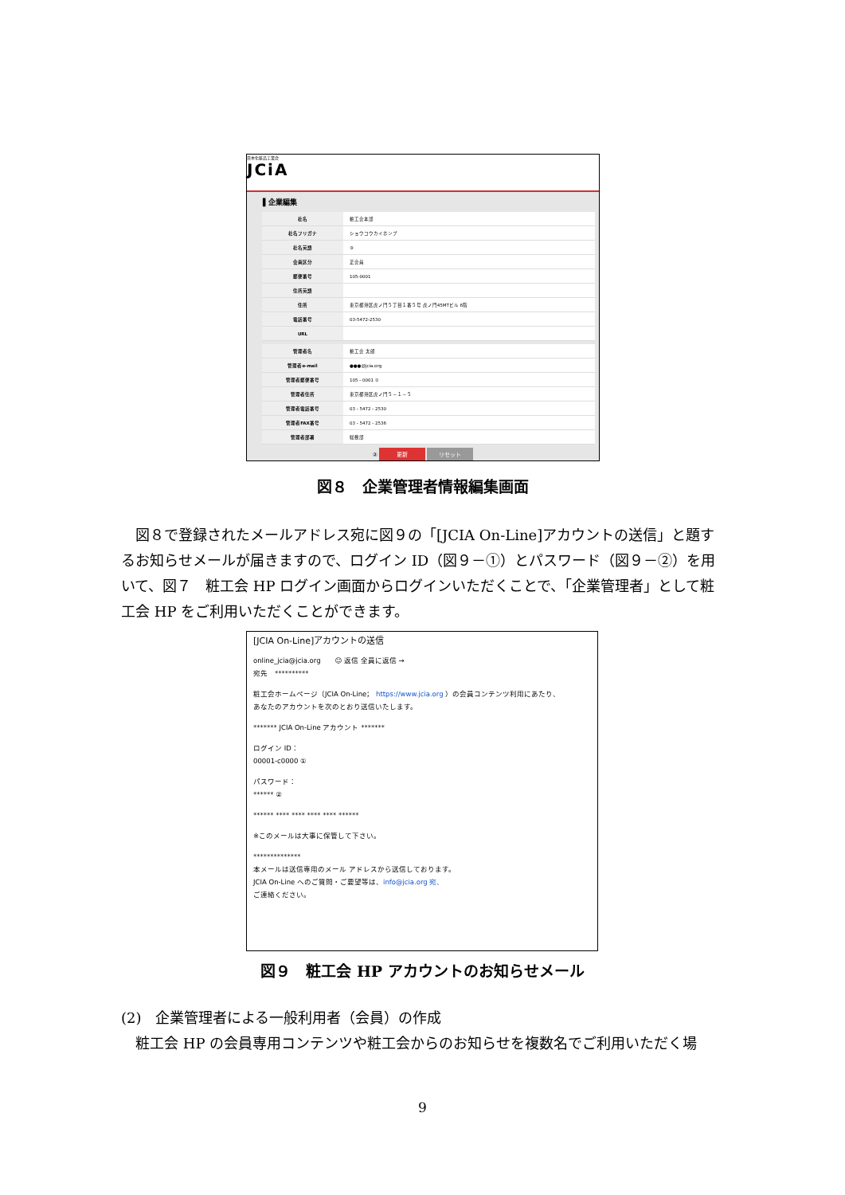日本化粧品工業会
JCiA
▌企業編集
| 社名 | 粧工会本部 |
| 社名フリガナ | ショウコウカイホンブ |
| 社名英語 | ③ |
| 会員区分 | 正会員 |
| 郵便番号 | 105-0001 |
| 住所英語 | |
| 住所 | 東京都港区虎ノ門５丁目１番５号 虎ノ門45MTビル 6階 |
| 電話番号 | 03-5472-2530 |
| URL | |
| 管理者名 | 粧工会 太郎 |
| 管理者e-mail | ●●●@jcia.org |
| 管理者郵便番号 | 105 - 0001 ① |
| 管理者住所 | 東京都港区虎ノ門５－１－５ |
| 管理者電話番号 | 03 - 5472 - 2530 |
| 管理者FAX番号 | 03 - 5472 - 2536 |
| 管理者部署 | 総務部 |
② 更新 リセット
図８　企業管理者情報編集画面
　図８で登録されたメールアドレス宛に図９の「[JCIA On-Line]アカウントの送信」と題するお知らせメールが届きますので、ログイン ID（図９－①）とパスワード（図９－②）を用いて、図７　粧工会 HP ログイン画面からログインいただくことで、「企業管理者」として粧工会 HP をご利用いただくことができます。
[JCIA On-Line]アカウントの送信
online_jcia@jcia.org　　☺ 返信 全員に返信 →
宛先　**********
粧工会ホームページ（JCIA On-Line； https://www.jcia.org ）の会員コンテンツ利用にあたり、
あなたのアカウントを次のとおり送信いたします。
******* JCIA On-Line アカウント *******
ログイン ID：
00001-c0000 ①
パスワード：
****** ②
****** **** **** **** **** ******
※このメールは大事に保管して下さい。
**************
本メールは送信専用のメール アドレスから送信しております。
JCIA On-Line へのご質問・ご要望等は、info@jcia.org 宛、
ご連絡ください。
図９　粧工会 HP アカウントのお知らせメール
(2)　企業管理者による一般利用者（会員）の作成
　粧工会 HP の会員専用コンテンツや粧工会からのお知らせを複数名でご利用いただく場
9